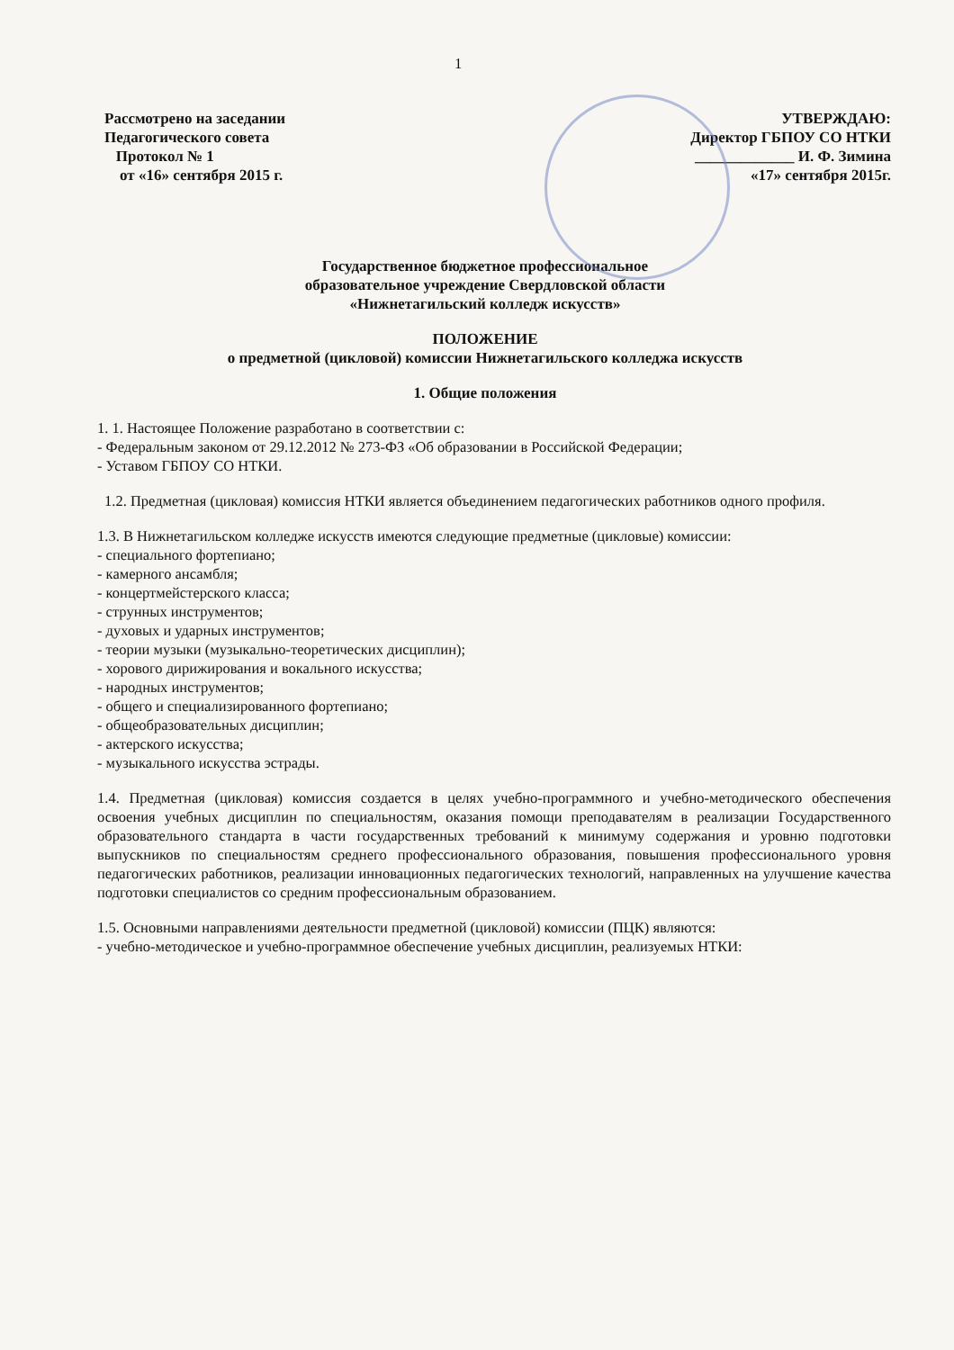1
Рассмотрено на заседании
Педагогического совета
Протокол № 1
от «16» сентября 2015 г.
УТВЕРЖДАЮ:
Директор ГБПОУ СО НТКИ
_____________ И. Ф. Зимина
«17» сентября 2015г.
Государственное бюджетное профессиональное
образовательное учреждение Свердловской области
«Нижнетагильский колледж искусств»
ПОЛОЖЕНИЕ
о предметной (цикловой) комиссии Нижнетагильского колледжа искусств
1. Общие положения
1. 1. Настоящее Положение разработано в соответствии с:
- Федеральным законом от 29.12.2012 № 273-ФЗ «Об образовании в Российской Федерации;
- Уставом ГБПОУ СО НТКИ.
1.2. Предметная (цикловая) комиссия НТКИ является объединением педагогических работников одного профиля.
1.3. В Нижнетагильском колледже искусств имеются следующие предметные (цикловые) комиссии:
- специального фортепиано;
- камерного ансамбля;
- концертмейстерского класса;
- струнных инструментов;
- духовых и ударных инструментов;
- теории музыки (музыкально-теоретических дисциплин);
- хорового дирижирования и вокального искусства;
- народных инструментов;
- общего и специализированного фортепиано;
- общеобразовательных дисциплин;
- актерского искусства;
- музыкального искусства эстрады.
1.4. Предметная (цикловая) комиссия создается в целях учебно-программного и учебно-методического обеспечения освоения учебных дисциплин по специальностям, оказания помощи преподавателям в реализации Государственного образовательного стандарта в части государственных требований к минимуму содержания и уровню подготовки выпускников по специальностям среднего профессионального образования, повышения профессионального уровня педагогических работников, реализации инновационных педагогических технологий, направленных на улучшение качества подготовки специалистов со средним профессиональным образованием.
1.5. Основными направлениями деятельности предметной (цикловой) комиссии (ПЦК) являются:
- учебно-методическое и учебно-программное обеспечение учебных дисциплин, реализуемых НТКИ: